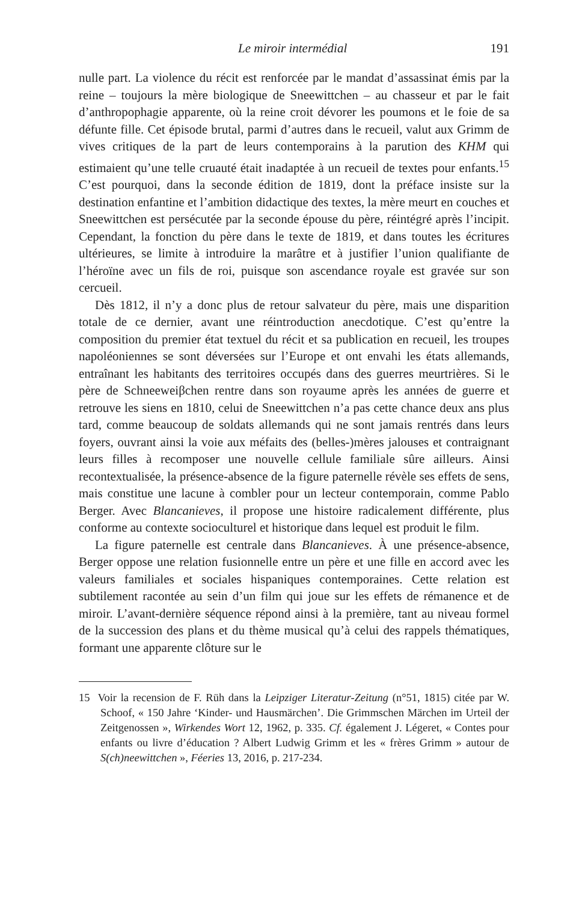Le miroir intermédial 191
nulle part. La violence du récit est renforcée par le mandat d’assassinat émis par la reine – toujours la mère biologique de Sneewittchen – au chasseur et par le fait d’anthropophagie apparente, où la reine croit dévorer les poumons et le foie de sa défunte fille. Cet épisode brutal, parmi d’autres dans le recueil, valut aux Grimm de vives critiques de la part de leurs contemporains à la parution des KHM qui estimaient qu’une telle cruauté était inadaptée à un recueil de textes pour enfants.<sup>15</sup> C’est pourquoi, dans la seconde édition de 1819, dont la préface insiste sur la destination enfantine et l’ambition didactique des textes, la mère meurt en couches et Sneewittchen est persécutée par la seconde épouse du père, réintégré après l’incipit. Cependant, la fonction du père dans le texte de 1819, et dans toutes les écritures ultérieures, se limite à introduire la marâtre et à justifier l’union qualifiante de l’héroïne avec un fils de roi, puisque son ascendance royale est gravée sur son cercueil.
Dès 1812, il n’y a donc plus de retour salvateur du père, mais une disparition totale de ce dernier, avant une réintroduction anecdotique. C’est qu’entre la composition du premier état textuel du récit et sa publication en recueil, les troupes napoléoniennes se sont déversées sur l’Europe et ont envahi les états allemands, entraînant les habitants des territoires occupés dans des guerres meurtrières. Si le père de Schneeweiβchen rentre dans son royaume après les années de guerre et retrouve les siens en 1810, celui de Sneewittchen n’a pas cette chance deux ans plus tard, comme beaucoup de soldats allemands qui ne sont jamais rentrés dans leurs foyers, ouvrant ainsi la voie aux méfaits des (belles-)mères jalouses et contraignant leurs filles à recomposer une nouvelle cellule familiale sûre ailleurs. Ainsi recontextualisée, la présence-absence de la figure paternelle révèle ses effets de sens, mais constitue une lacune à combler pour un lecteur contemporain, comme Pablo Berger. Avec Blancanieves, il propose une histoire radicalement différente, plus conforme au contexte socioculturel et historique dans lequel est produit le film.
La figure paternelle est centrale dans Blancanieves. À une présence-absence, Berger oppose une relation fusionnelle entre un père et une fille en accord avec les valeurs familiales et sociales hispaniques contemporaines. Cette relation est subtilement racontée au sein d’un film qui joue sur les effets de rémanence et de miroir. L’avant-dernière séquence répond ainsi à la première, tant au niveau formel de la succession des plans et du thème musical qu’à celui des rappels thématiques, formant une apparente clôture sur le
15 Voir la recension de F. Rüh dans la Leipziger Literatur-Zeitung (n°51, 1815) citée par W. Schoof, « 150 Jahre ‘Kinder- und Hausmärchen’. Die Grimmschen Märchen im Urteil der Zeitgenossen », Wirkendes Wort 12, 1962, p. 335. Cf. également J. Légeret, « Contes pour enfants ou livre d’éducation ? Albert Ludwig Grimm et les « frères Grimm » autour de S(ch)neewittchen », Féeries 13, 2016, p. 217-234.